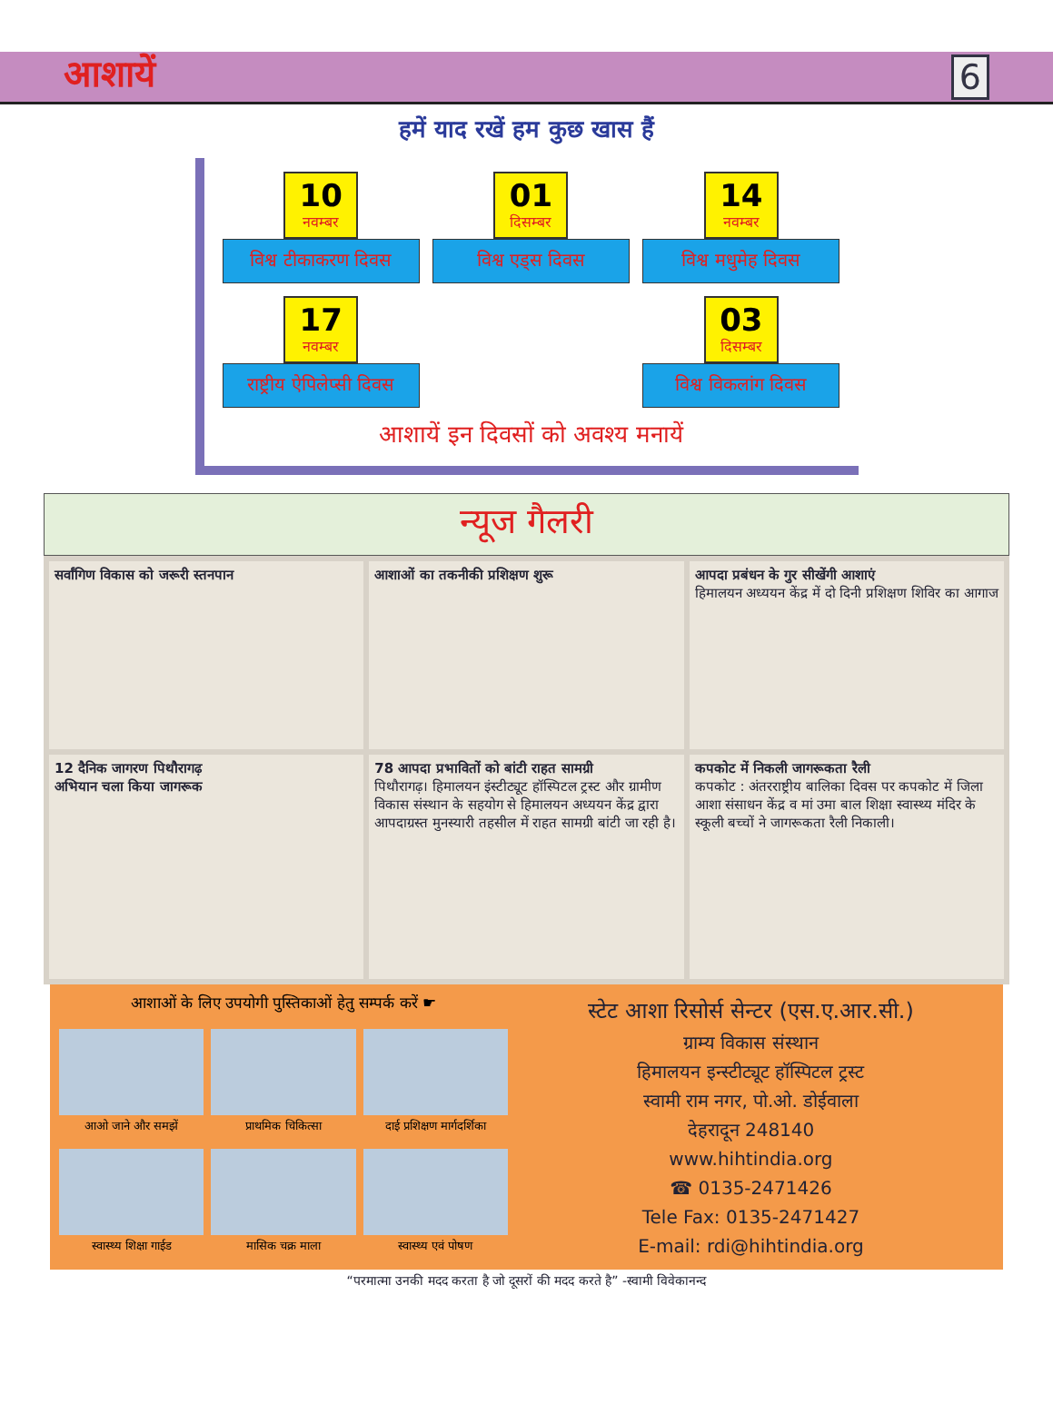आशायें 6
हमें याद रखें हम कुछ खास हैं
10 नवम्बर
विश्व टीकाकरण दिवस
01 दिसम्बर
विश्व एड्स दिवस
14 नवम्बर
विश्व मधुमेह दिवस
17 नवम्बर
राष्ट्रीय ऐपिलेप्सी दिवस
03 दिसम्बर
विश्व विकलांग दिवस
आशायें इन दिवसों को अवश्य मनायें
न्यूज गैलरी
सर्वांगिण विकास को जरूरी स्तनपान
आशाओं का तकनीकी प्रशिक्षण शुरू
आपदा प्रबंधन के गुर सीखेंगी आशाएं
हिमालयन अध्ययन केंद्र में दो दिनी प्रशिक्षण शिविर का आगाज
12 दैनिक जागरण पिथौरागढ़
अभियान चला किया जागरूक
78 आपदा प्रभावितों को बांटी राहत सामग्री
पिथौरागढ़। हिमालयन इंस्टीट्यूट हॉस्पिटल ट्रस्ट और ग्रामीण विकास संस्थान के सहयोग से हिमालयन अध्ययन केंद्र द्वारा आपदाग्रस्त मुनस्यारी तहसील में राहत सामग्री बांटी जा रही है।
कपकोट में निकली जागरूकता रैली
कपकोट : अंतरराष्ट्रीय बालिका दिवस पर कपकोट में जिला आशा संसाधन केंद्र व मां उमा बाल शिक्षा स्वास्थ्य मंदिर के स्कूली बच्चों ने जागरूकता रैली निकाली।
आशाओं के लिए उपयोगी पुस्तिकाओं हेतु सम्पर्क करें ☛
आओ जाने और समझें
प्राथमिक चिकित्सा
दाई प्रशिक्षण मार्गदर्शिका
स्वास्थ्य शिक्षा गाईड
मासिक चक्र माला
स्वास्थ्य एवं पोषण
स्टेट आशा रिसोर्स सेन्टर (एस.ए.आर.सी.)
ग्राम्य विकास संस्थान
हिमालयन इन्स्टीट्यूट हॉस्पिटल ट्रस्ट
स्वामी राम नगर, पो.ओ. डोईवाला
देहरादून 248140
www.hihtindia.org
☎ 0135-2471426
Tele Fax: 0135-2471427
E-mail: rdi@hihtindia.org
“परमात्मा उनकी मदद करता है जो दूसरों की मदद करते है” -स्वामी विवेकानन्द